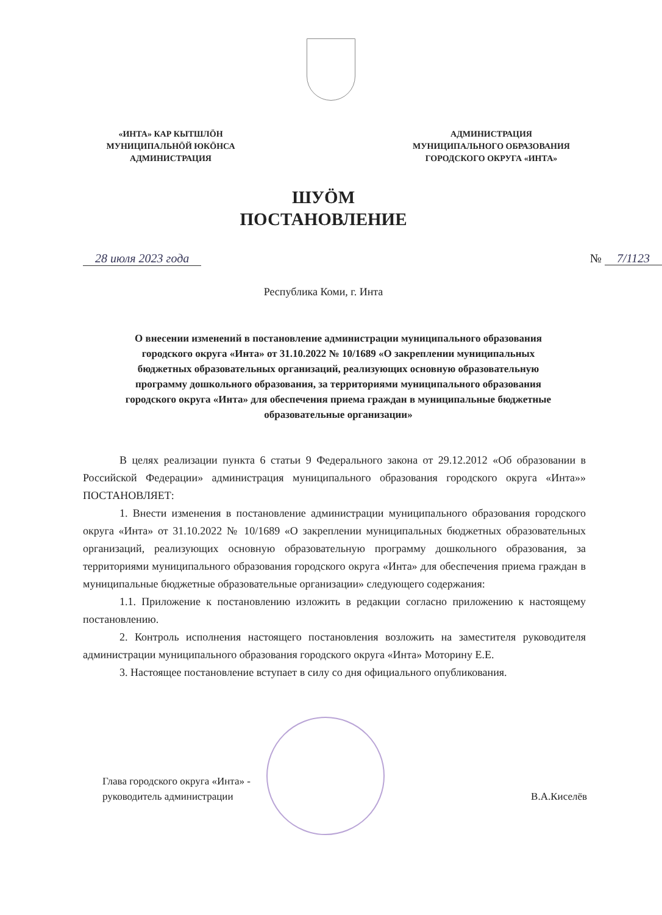«ИНТА» КАР КЫТШЛÖН
МУНИЦИПАЛЬНÖЙ ЮКÖНСА
АДМИНИСТРАЦИЯ
АДМИНИСТРАЦИЯ
МУНИЦИПАЛЬНОГО ОБРАЗОВАНИЯ
ГОРОДСКОГО ОКРУГА «ИНТА»
ШУÖМ
ПОСТАНОВЛЕНИЕ
28 июля 2023 года № 7/1123
Республика Коми, г. Инта
О внесении изменений в постановление администрации муниципального образования городского округа «Инта» от 31.10.2022 № 10/1689 «О закреплении муниципальных бюджетных образовательных организаций, реализующих основную образовательную программу дошкольного образования, за территориями муниципального образования городского округа «Инта» для обеспечения приема граждан в муниципальные бюджетные образовательные организации»
В целях реализации пункта 6 статьи 9 Федерального закона от 29.12.2012 «Об образовании в Российской Федерации» администрация муниципального образования городского округа «Инта»» ПОСТАНОВЛЯЕТ:
1. Внести изменения в постановление администрации муниципального образования городского округа «Инта» от 31.10.2022 № 10/1689 «О закреплении муниципальных бюджетных образовательных организаций, реализующих основную образовательную программу дошкольного образования, за территориями муниципального образования городского округа «Инта» для обеспечения приема граждан в муниципальные бюджетные образовательные организации» следующего содержания:
1.1. Приложение к постановлению изложить в редакции согласно приложению к настоящему постановлению.
2. Контроль исполнения настоящего постановления возложить на заместителя руководителя администрации муниципального образования городского округа «Инта» Моторину Е.Е.
3. Настоящее постановление вступает в силу со дня официального опубликования.
Глава городского округа «Инта» -
руководитель администрации
В.А.Киселёв